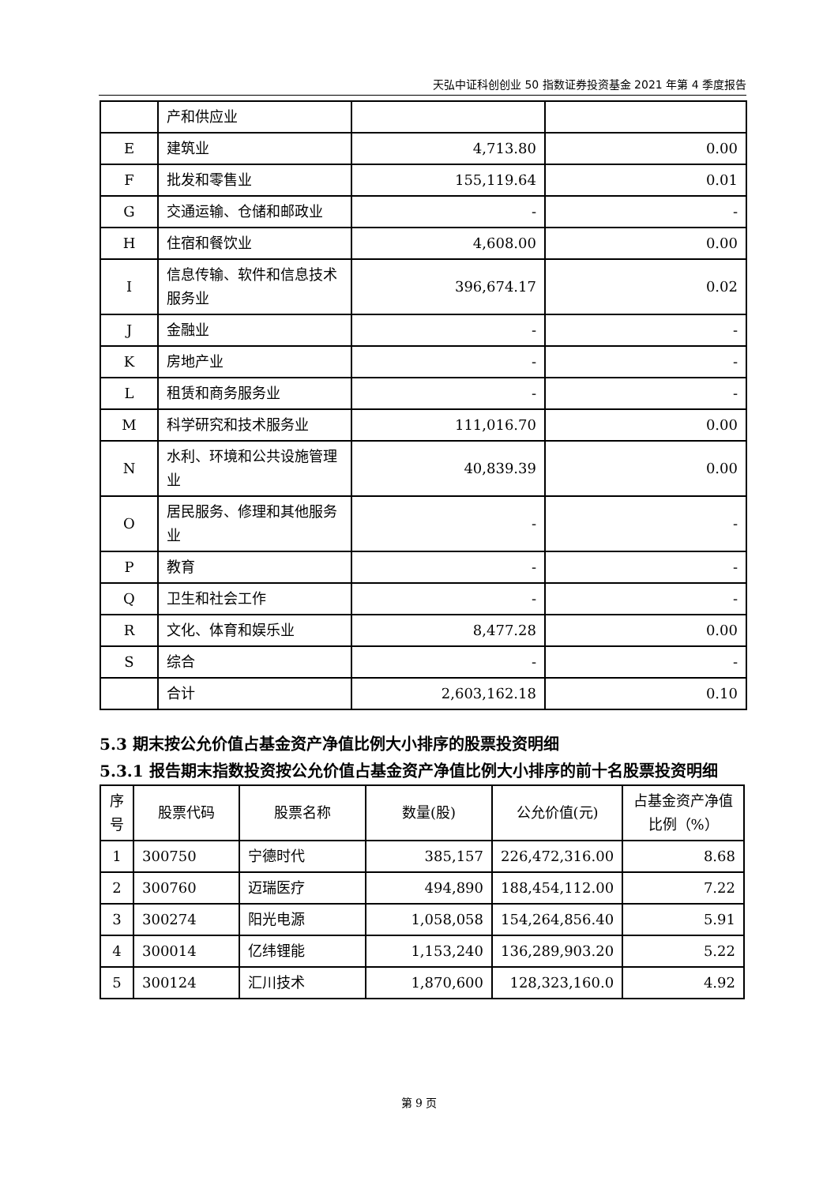天弘中证科创创业 50 指数证券投资基金 2021 年第 4 季度报告
| | 产和供应业 | | |
| E | 建筑业 | 4,713.80 | 0.00 |
| F | 批发和零售业 | 155,119.64 | 0.01 |
| G | 交通运输、仓储和邮政业 | - | - |
| H | 住宿和餐饮业 | 4,608.00 | 0.00 |
| I | 信息传输、软件和信息技术服务业 | 396,674.17 | 0.02 |
| J | 金融业 | - | - |
| K | 房地产业 | - | - |
| L | 租赁和商务服务业 | - | - |
| M | 科学研究和技术服务业 | 111,016.70 | 0.00 |
| N | 水利、环境和公共设施管理业 | 40,839.39 | 0.00 |
| O | 居民服务、修理和其他服务业 | - | - |
| P | 教育 | - | - |
| Q | 卫生和社会工作 | - | - |
| R | 文化、体育和娱乐业 | 8,477.28 | 0.00 |
| S | 综合 | - | - |
| | 合计 | 2,603,162.18 | 0.10 |
5.3 期末按公允价值占基金资产净值比例大小排序的股票投资明细
5.3.1 报告期末指数投资按公允价值占基金资产净值比例大小排序的前十名股票投资明细
| 序号 | 股票代码 | 股票名称 | 数量(股) | 公允价值(元) | 占基金资产净值比例（%） |
| --- | --- | --- | --- | --- | --- |
| 1 | 300750 | 宁德时代 | 385,157 | 226,472,316.00 | 8.68 |
| 2 | 300760 | 迈瑞医疗 | 494,890 | 188,454,112.00 | 7.22 |
| 3 | 300274 | 阳光电源 | 1,058,058 | 154,264,856.40 | 5.91 |
| 4 | 300014 | 亿纬锂能 | 1,153,240 | 136,289,903.20 | 5.22 |
| 5 | 300124 | 汇川技术 | 1,870,600 | 128,323,160.0 | 4.92 |
第 9 页